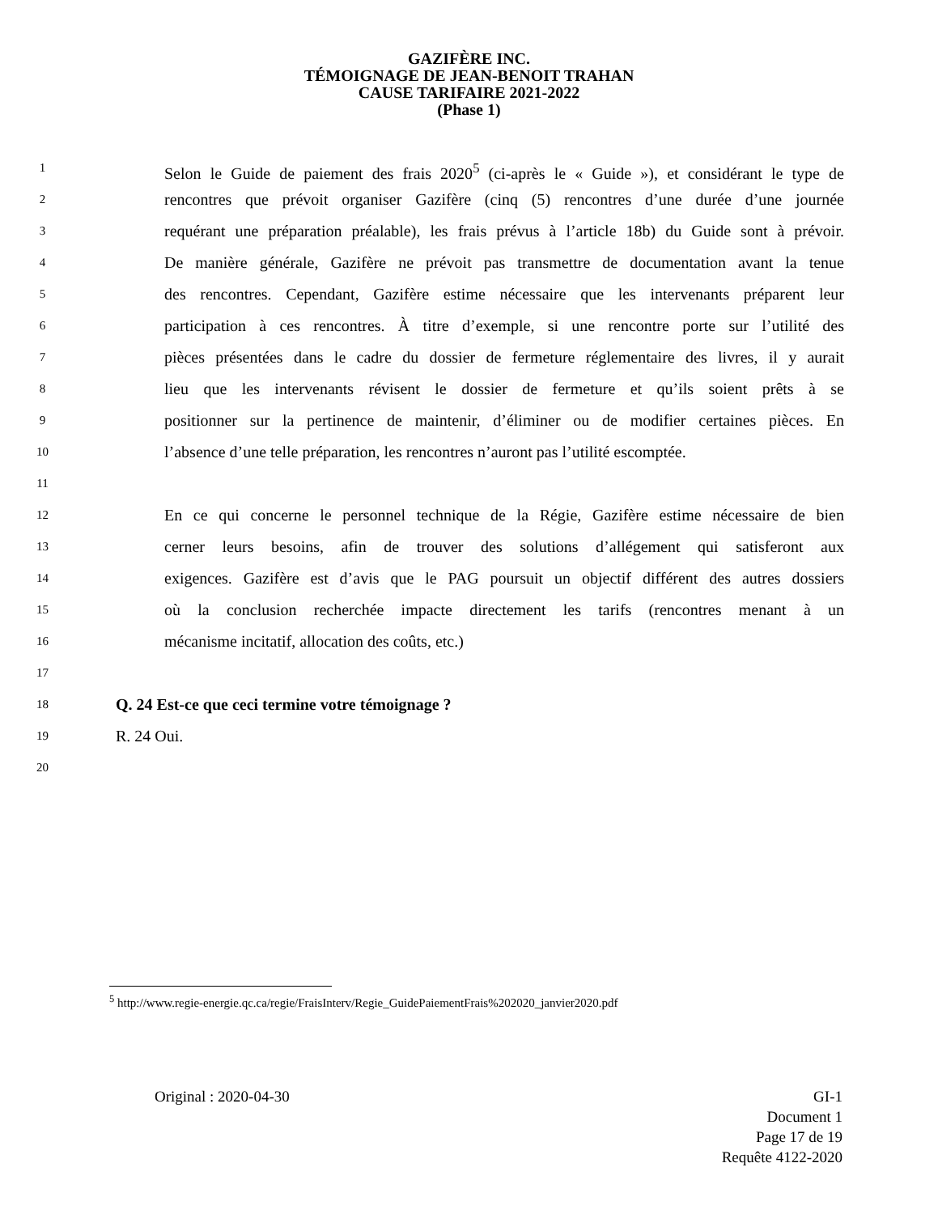GAZIFÈRE INC.
TÉMOIGNAGE DE JEAN-BENOIT TRAHAN
CAUSE TARIFAIRE 2021-2022
(Phase 1)
1 Selon le Guide de paiement des frais 2020<sup>5</sup> (ci-après le « Guide »), et considérant le type de
2 rencontres que prévoit organiser Gazifère (cinq (5) rencontres d’une durée d’une journée
3 requérant une préparation préalable), les frais prévus à l’article 18b) du Guide sont à prévoir.
4 De manière générale, Gazifère ne prévoit pas transmettre de documentation avant la tenue
5 des rencontres. Cependant, Gazifère estime nécessaire que les intervenants préparent leur
6 participation à ces rencontres. À titre d’exemple, si une rencontre porte sur l’utilité des
7 pièces présentées dans le cadre du dossier de fermeture réglementaire des livres, il y aurait
8 lieu que les intervenants révisent le dossier de fermeture et qu’ils soient prêts à se
9 positionner sur la pertinence de maintenir, d’éliminer ou de modifier certaines pièces. En
10 l’absence d’une telle préparation, les rencontres n’auront pas l’utilité escomptée.
11
12 En ce qui concerne le personnel technique de la Régie, Gazifère estime nécessaire de bien
13 cerner leurs besoins, afin de trouver des solutions d’allégement qui satisferont aux
14 exigences. Gazifère est d’avis que le PAG poursuit un objectif différent des autres dossiers
15 où la conclusion recherchée impacte directement les tarifs (rencontres menant à un
16 mécanisme incitatif, allocation des coûts, etc.)
17
18 Q. 24 Est-ce que ceci termine votre témoignage ?
19 R. 24 Oui.
20
<sup>5</sup> http://www.regie-energie.qc.ca/regie/FraisInterv/Regie_GuidePaiementFrais%202020_janvier2020.pdf
Original : 2020-04-30 GI-1
Document 1
Page 17 de 19
Requête 4122-2020